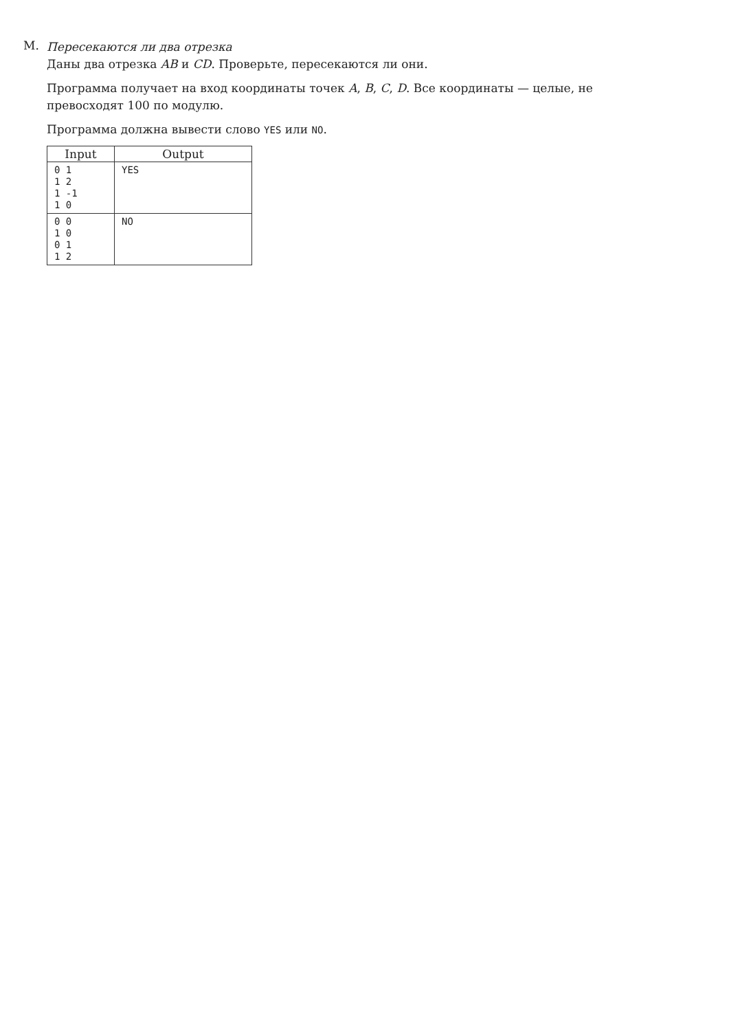M.
Пересекаются ли два отрезка
Даны два отрезка AB и CD. Проверьте, пересекаются ли они.
Программа получает на вход координаты точек A, B, C, D. Все координаты — целые, не превосходят 100 по модулю.
Программа должна вывести слово YES или NO.
| Input | Output |
| --- | --- |
| 0 1 1 2 1 -1 1 0 | YES |
| 0 0 1 0 0 1 1 2 | NO |